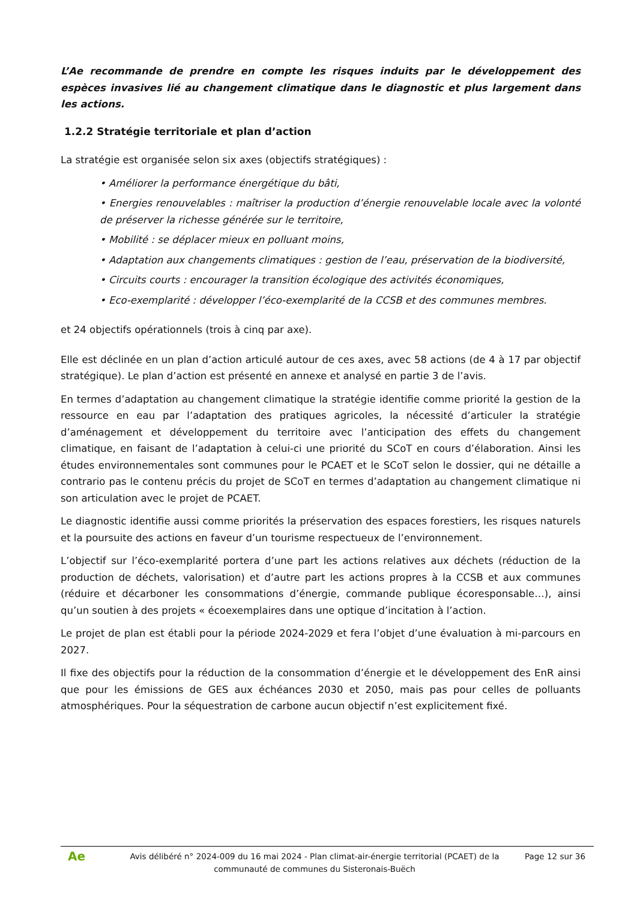L’Ae recommande de prendre en compte les risques induits par le développement des espèces invasives lié au changement climatique dans le diagnostic et plus largement dans les actions.
1.2.2 Stratégie territoriale et plan d’action
La stratégie est organisée selon six axes (objectifs stratégiques) :
• Améliorer la performance énergétique du bâti,
• Energies renouvelables : maîtriser la production d’énergie renouvelable locale avec la volonté de préserver la richesse générée sur le territoire,
• Mobilité : se déplacer mieux en polluant moins,
• Adaptation aux changements climatiques : gestion de l’eau, préservation de la biodiversité,
• Circuits courts : encourager la transition écologique des activités économiques,
• Eco-exemplarité : développer l’éco-exemplarité de la CCSB et des communes membres.
et 24 objectifs opérationnels (trois à cinq par axe).
Elle est déclinée en un plan d’action articulé autour de ces axes, avec 58 actions (de 4 à 17 par objectif stratégique). Le plan d’action est présenté en annexe et analysé en partie 3 de l’avis.
En termes d’adaptation au changement climatique la stratégie identifie comme priorité la gestion de la ressource en eau par l’adaptation des pratiques agricoles, la nécessité d’articuler la stratégie d’aménagement et développement du territoire avec l’anticipation des effets du changement climatique, en faisant de l’adaptation à celui-ci une priorité du SCoT en cours d’élaboration. Ainsi les études environnementales sont communes pour le PCAET et le SCoT selon le dossier, qui ne détaille a contrario pas le contenu précis du projet de SCoT en termes d’adaptation au changement climatique ni son articulation avec le projet de PCAET.
Le diagnostic identifie aussi comme priorités la préservation des espaces forestiers, les risques naturels et la poursuite des actions en faveur d’un tourisme respectueux de l’environnement.
L’objectif sur l’éco-exemplarité portera d’une part les actions relatives aux déchets (réduction de la production de déchets, valorisation) et d’autre part les actions propres à la CCSB et aux communes (réduire et décarboner les consommations d’énergie, commande publique écoresponsable…), ainsi qu’un soutien à des projets « écoexemplaires dans une optique d’incitation à l’action.
Le projet de plan est établi pour la période 2024-2029 et fera l’objet d’une évaluation à mi-parcours en 2027.
Il fixe des objectifs pour la réduction de la consommation d’énergie et le développement des EnR ainsi que pour les émissions de GES aux échéances 2030 et 2050, mais pas pour celles de polluants atmosphériques. Pour la séquestration de carbone aucun objectif n’est explicitement fixé.
Ae
Avis délibéré n° 2024-009 du 16 mai 2024 - Plan climat-air-énergie territorial (PCAET) de la communauté de communes du Sisteronais-Buëch
Page 12 sur 36